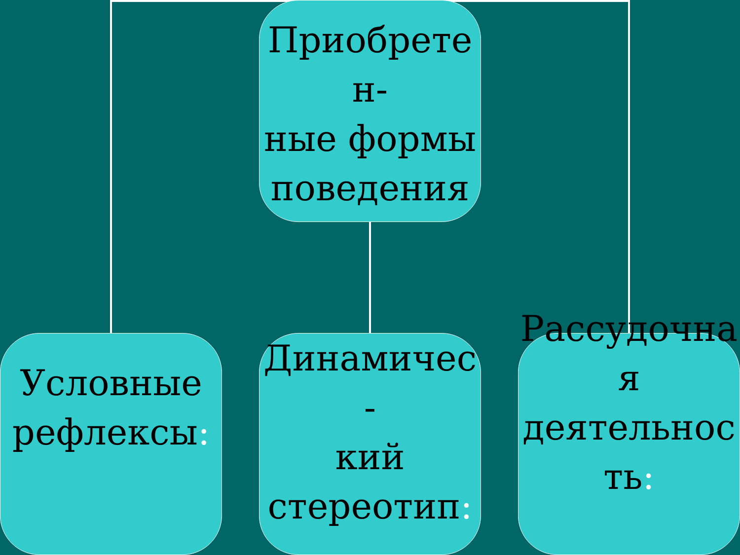Приобрете
н-
ные формы поведения
Условные рефлексы:
Динамичес
-
кий стереотип:
Рассудочна
я
деятельнос
ть: